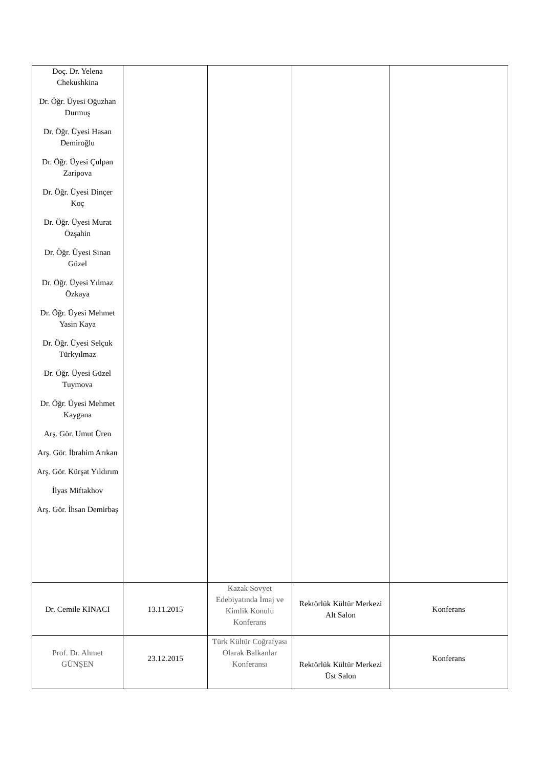| Doç. Dr. Yelena Chekushkina Dr. Öğr. Üyesi Oğuzhan Durmuş Dr. Öğr. Üyesi Hasan Demiroğlu Dr. Öğr. Üyesi Çulpan Zaripova Dr. Öğr. Üyesi Dinçer Koç Dr. Öğr. Üyesi Murat Özşahin Dr. Öğr. Üyesi Sinan Güzel Dr. Öğr. Üyesi Yılmaz Özkaya Dr. Öğr. Üyesi Mehmet Yasin Kaya Dr. Öğr. Üyesi Selçuk Türkyılmaz Dr. Öğr. Üyesi Güzel Tuymova Dr. Öğr. Üyesi Mehmet Kaygana Arş. Gör. Umut Üren Arş. Gör. İbrahim Arıkan Arş. Gör. Kürşat Yıldırım İlyas Miftakhov Arş. Gör. İhsan Demirbaş | | | | |
| Dr. Cemile KINACI | 13.11.2015 | Kazak Sovyet Edebiyatında İmaj ve Kimlik Konulu Konferans | Rektörlük Kültür Merkezi Alt Salon | Konferans |
| Prof. Dr. Ahmet GÜNŞEN | 23.12.2015 | Türk Kültür Coğrafyası Olarak Balkanlar Konferansı | Rektörlük Kültür Merkezi Üst Salon | Konferans |